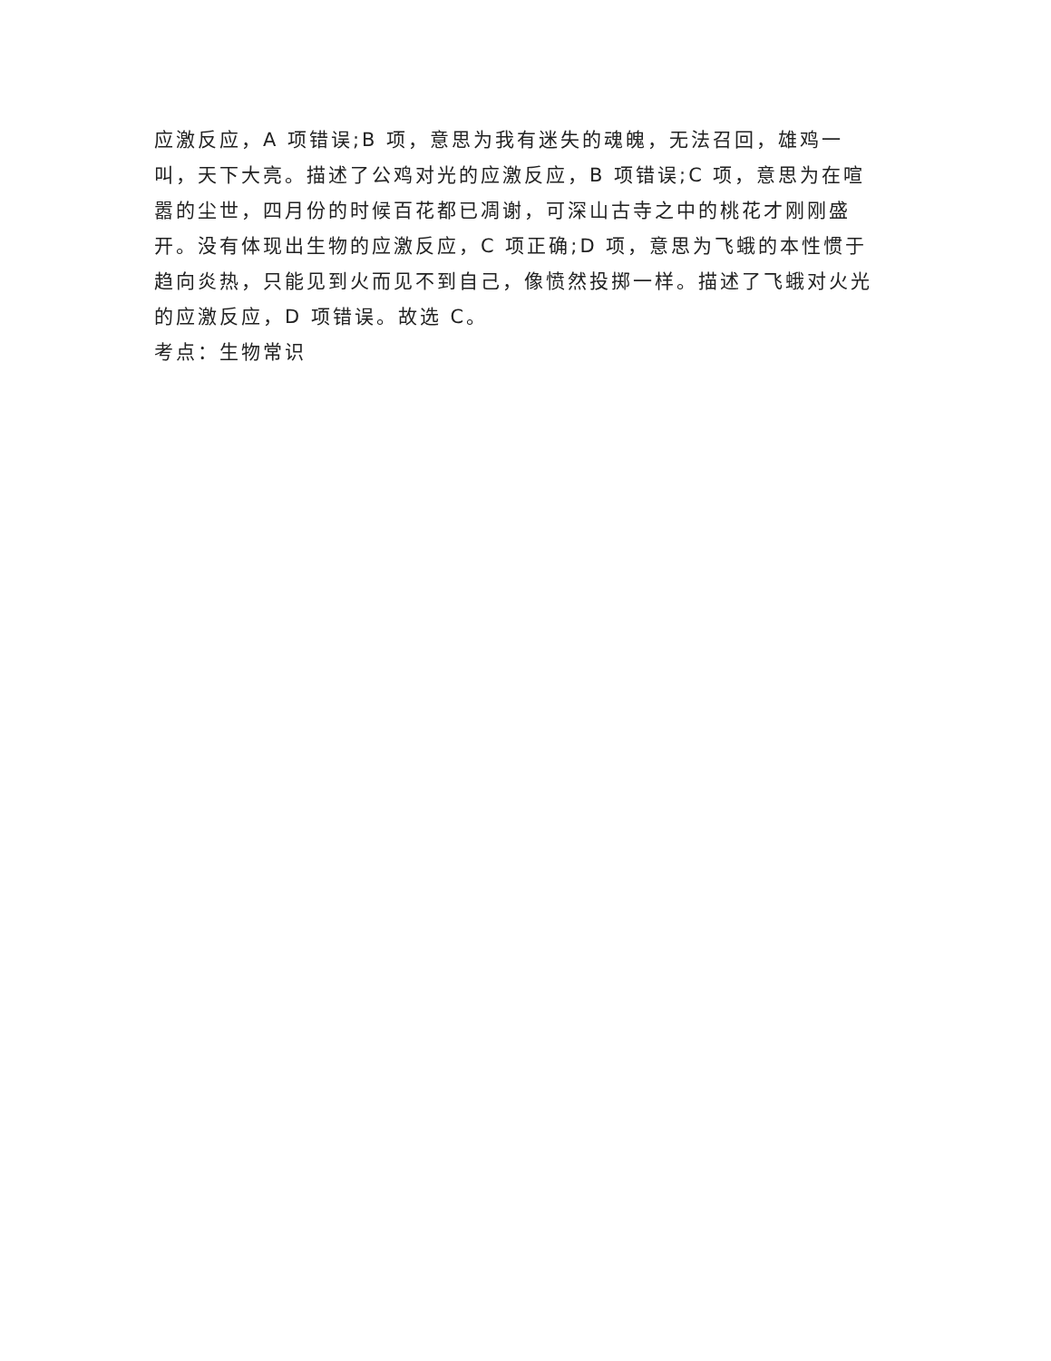应激反应，A 项错误;B 项，意思为我有迷失的魂魄，无法召回，雄鸡一叫，天下大亮。描述了公鸡对光的应激反应，B 项错误;C 项，意思为在喧嚣的尘世，四月份的时候百花都已凋谢，可深山古寺之中的桃花才刚刚盛开。没有体现出生物的应激反应，C 项正确;D 项，意思为飞蛾的本性惯于趋向炎热，只能见到火而见不到自己，像愤然投掷一样。描述了飞蛾对火光的应激反应，D 项错误。故选 C。
考点：生物常识